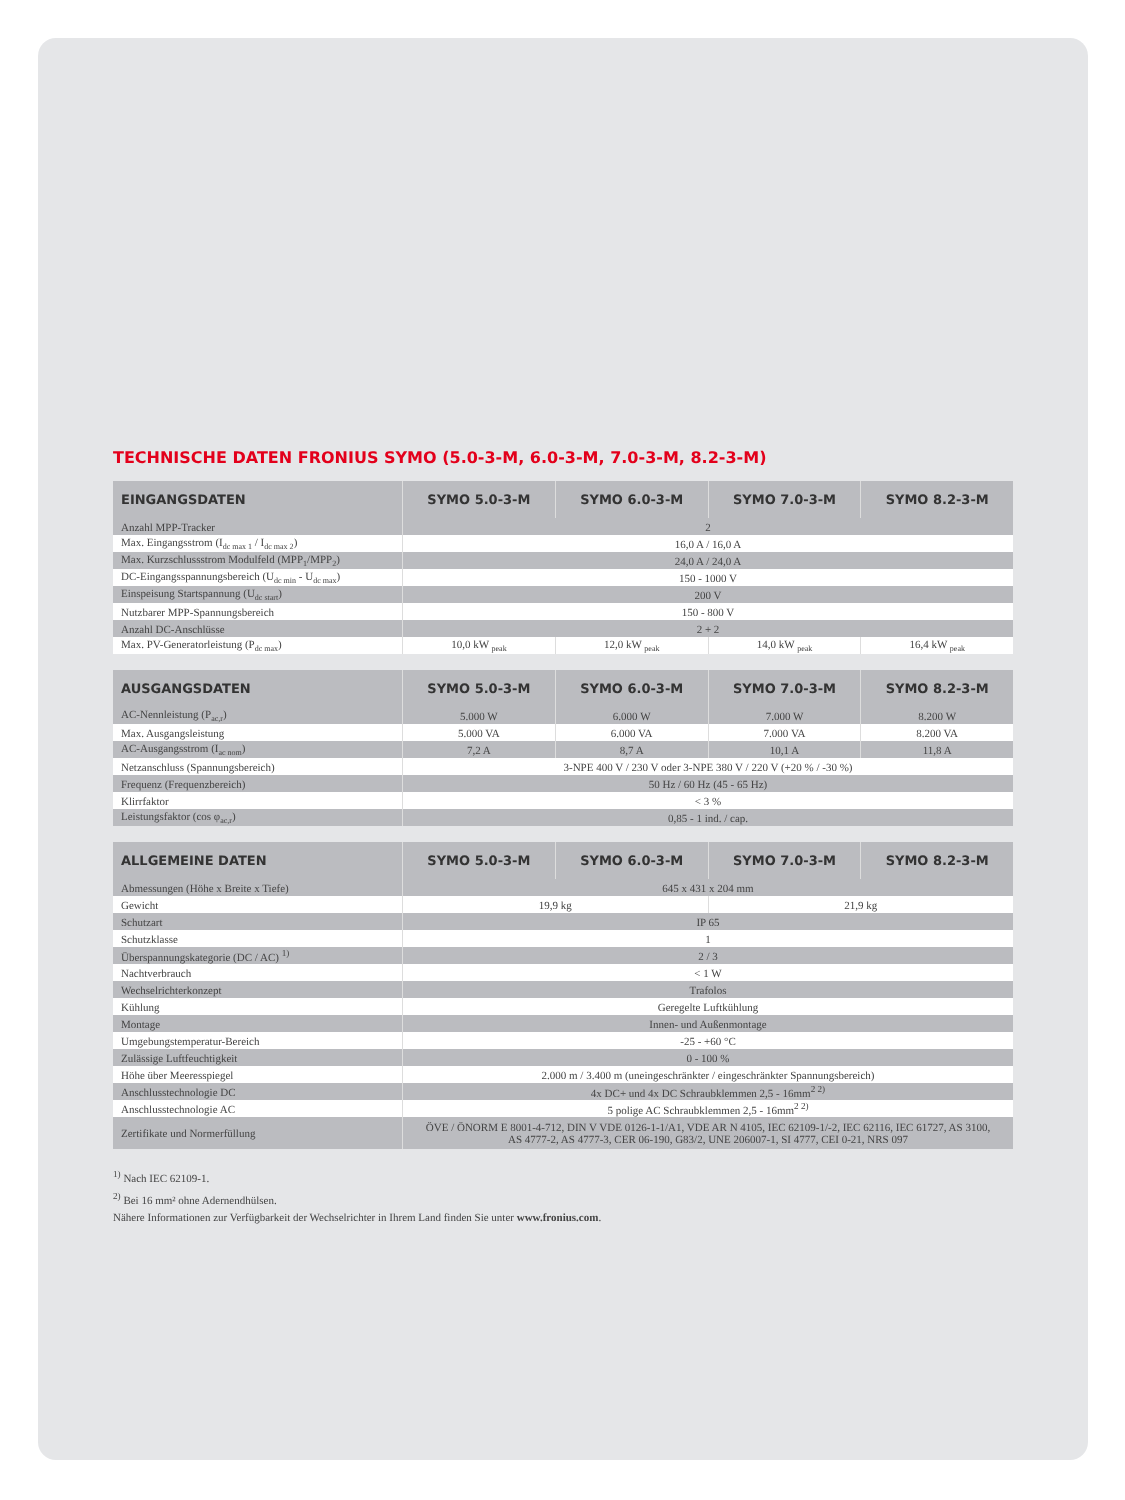TECHNISCHE DATEN FRONIUS SYMO (5.0-3-M, 6.0-3-M, 7.0-3-M, 8.2-3-M)
| EINGANGSDATEN | SYMO 5.0-3-M | SYMO 6.0-3-M | SYMO 7.0-3-M | SYMO 8.2-3-M |
| --- | --- | --- | --- | --- |
| Anzahl MPP-Tracker | 2 | | | |
| Max. Eingangsstrom (I<sub>dc max 1</sub> / I<sub>dc max 2</sub>) | 16,0 A / 16,0 A | | | |
| Max. Kurzschlussstrom Modulfeld (MPP<sub>1</sub>/MPP<sub>2</sub>) | 24,0 A / 24,0 A | | | |
| DC-Eingangsspannungsbereich (U<sub>dc min</sub> - U<sub>dc max</sub>) | 150 - 1000 V | | | |
| Einspeisung Startspannung (U<sub>dc start</sub>) | 200 V | | | |
| Nutzbarer MPP-Spannungsbereich | 150 - 800 V | | | |
| Anzahl DC-Anschlüsse | 2 + 2 | | | |
| Max. PV-Generatorleistung (P<sub>dc max</sub>) | 10,0 kW <sub>peak</sub> | 12,0 kW <sub>peak</sub> | 14,0 kW <sub>peak</sub> | 16,4 kW <sub>peak</sub> |
| AUSGANGSDATEN | SYMO 5.0-3-M | SYMO 6.0-3-M | SYMO 7.0-3-M | SYMO 8.2-3-M |
| --- | --- | --- | --- | --- |
| AC-Nennleistung (P<sub>ac,r</sub>) | 5.000 W | 6.000 W | 7.000 W | 8.200 W |
| Max. Ausgangsleistung | 5.000 VA | 6.000 VA | 7.000 VA | 8.200 VA |
| AC-Ausgangsstrom (I<sub>ac nom</sub>) | 7,2 A | 8,7 A | 10,1 A | 11,8 A |
| Netzanschluss (Spannungsbereich) | 3-NPE 400 V / 230 V oder 3-NPE 380 V / 220 V (+20 % / -30 %) | | | |
| Frequenz (Frequenzbereich) | 50 Hz / 60 Hz (45 - 65 Hz) | | | |
| Klirrfaktor | < 3 % | | | |
| Leistungsfaktor (cos φ<sub>ac,r</sub>) | 0,85 - 1 ind. / cap. | | | |
| ALLGEMEINE DATEN | SYMO 5.0-3-M | SYMO 6.0-3-M | SYMO 7.0-3-M | SYMO 8.2-3-M |
| --- | --- | --- | --- | --- |
| Abmessungen (Höhe x Breite x Tiefe) | 645 x 431 x 204 mm | | | |
| Gewicht | 19,9 kg | | 21,9 kg | |
| Schutzart | IP 65 | | | |
| Schutzklasse | 1 | | | |
| Überspannungskategorie (DC / AC) <sup>1)</sup> | 2 / 3 | | | |
| Nachtverbrauch | < 1 W | | | |
| Wechselrichterkonzept | Trafolos | | | |
| Kühlung | Geregelte Luftkühlung | | | |
| Montage | Innen- und Außenmontage | | | |
| Umgebungstemperatur-Bereich | -25 - +60 °C | | | |
| Zulässige Luftfeuchtigkeit | 0 - 100 % | | | |
| Höhe über Meeresspiegel | 2.000 m / 3.400 m (uneingeschränkter / eingeschränkter Spannungsbereich) | | | |
| Anschlusstechnologie DC | 4x DC+ und 4x DC Schraubklemmen 2,5 - 16mm<sup>2 2)</sup> | | | |
| Anschlusstechnologie AC | 5 polige AC Schraubklemmen 2,5 - 16mm<sup>2 2)</sup> | | | |
| Zertifikate und Normerfüllung | ÖVE / ÖNORM E 8001-4-712, DIN V VDE 0126-1-1/A1, VDE AR N 4105, IEC 62109-1/-2, IEC 62116, IEC 61727, AS 3100, AS 4777-2, AS 4777-3, CER 06-190, G83/2, UNE 206007-1, SI 4777, CEI 0-21, NRS 097 | | | |
<sup>1)</sup> Nach IEC 62109-1.
<sup>2)</sup> Bei 16 mm² ohne Adernendhülsen.
Nähere Informationen zur Verfügbarkeit der Wechselrichter in Ihrem Land finden Sie unter www.fronius.com.